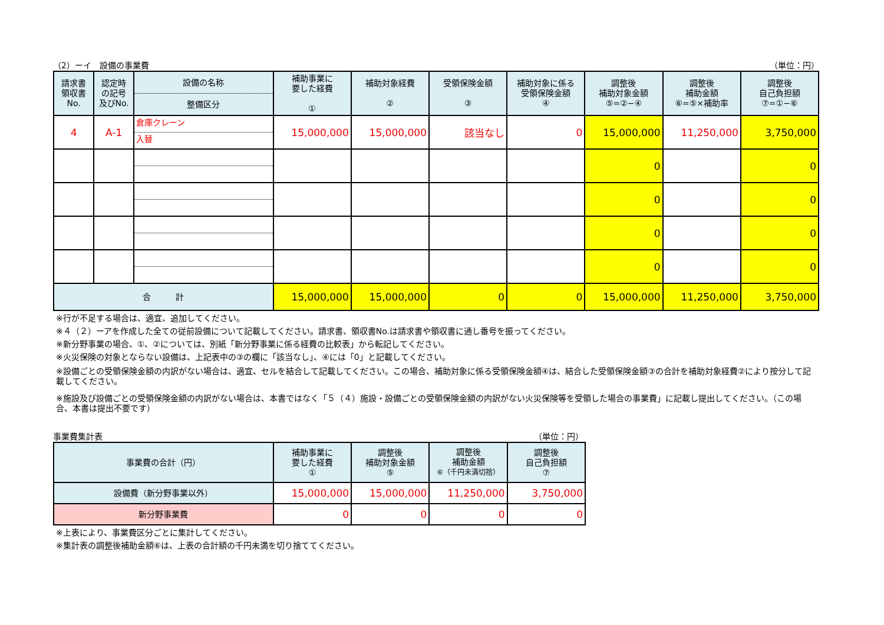（2）ーイ　設備の事業費 （単位：円）
| 請求書 領収書 No. | 認定時 の記号 及びNo. | 設備の名称 整備区分 | 補助事業に 要した経費 ① | 補助対象経費 ② | 受領保険金額 ③ | 補助対象に係る 受領保険金額 ④ | 調整後 補助対象金額 ⑤=②−④ | 調整後 補助金額 ⑥=⑤×補助率 | 調整後 自己負担額 ⑦=①−⑥ |
| --- | --- | --- | --- | --- | --- | --- | --- | --- | --- |
| 4 | A-1 | 倉庫クレーン 入替 | 15,000,000 | 15,000,000 | 該当なし | 0 | 15,000,000 | 11,250,000 | 3,750,000 |
| | | | | | | | 0 | | 0 |
| | | | | | | | 0 | | 0 |
| | | | | | | | 0 | | 0 |
| | | | | | | | 0 | | 0 |
| 合 計 | | | 15,000,000 | 15,000,000 | 0 | 0 | 15,000,000 | 11,250,000 | 3,750,000 |
※行が不足する場合は、適宜、追加してください。
※４（２）ーアを作成した全ての従前設備について記載してください。請求書、領収書No.は請求書や領収書に通し番号を振ってください。
※新分野事業の場合、①、②については、別紙「新分野事業に係る経費の比較表」から転記してください。
※火災保険の対象とならない設備は、上記表中の③の欄に「該当なし」、④には「0」と記載してください。
※設備ごとの受領保険金額の内訳がない場合は、適宜、セルを結合して記載してください。この場合、補助対象に係る受領保険金額④は、結合した受領保険金額③の合計を補助対象経費②により按分して記載してください。
※施設及び設備ごとの受領保険金額の内訳がない場合は、本書ではなく「５（４）施設・設備ごとの受領保険金額の内訳がない火災保険等を受領した場合の事業費」に記載し提出してください。（この場合、本書は提出不要です）
事業費集計表 （単位：円）
| 事業費の合計（円） | 補助事業に 要した経費 ① | 調整後 補助対象金額 ⑤ | 調整後 補助金額 ⑥（千円未満切捨） | 調整後 自己負担額 ⑦ |
| --- | --- | --- | --- | --- |
| 設備費（新分野事業以外） | 15,000,000 | 15,000,000 | 11,250,000 | 3,750,000 |
| 新分野事業費 | 0 | 0 | 0 | 0 |
※上表により、事業費区分ごとに集計してください。
※集計表の調整後補助金額⑥は、上表の合計額の千円未満を切り捨ててください。